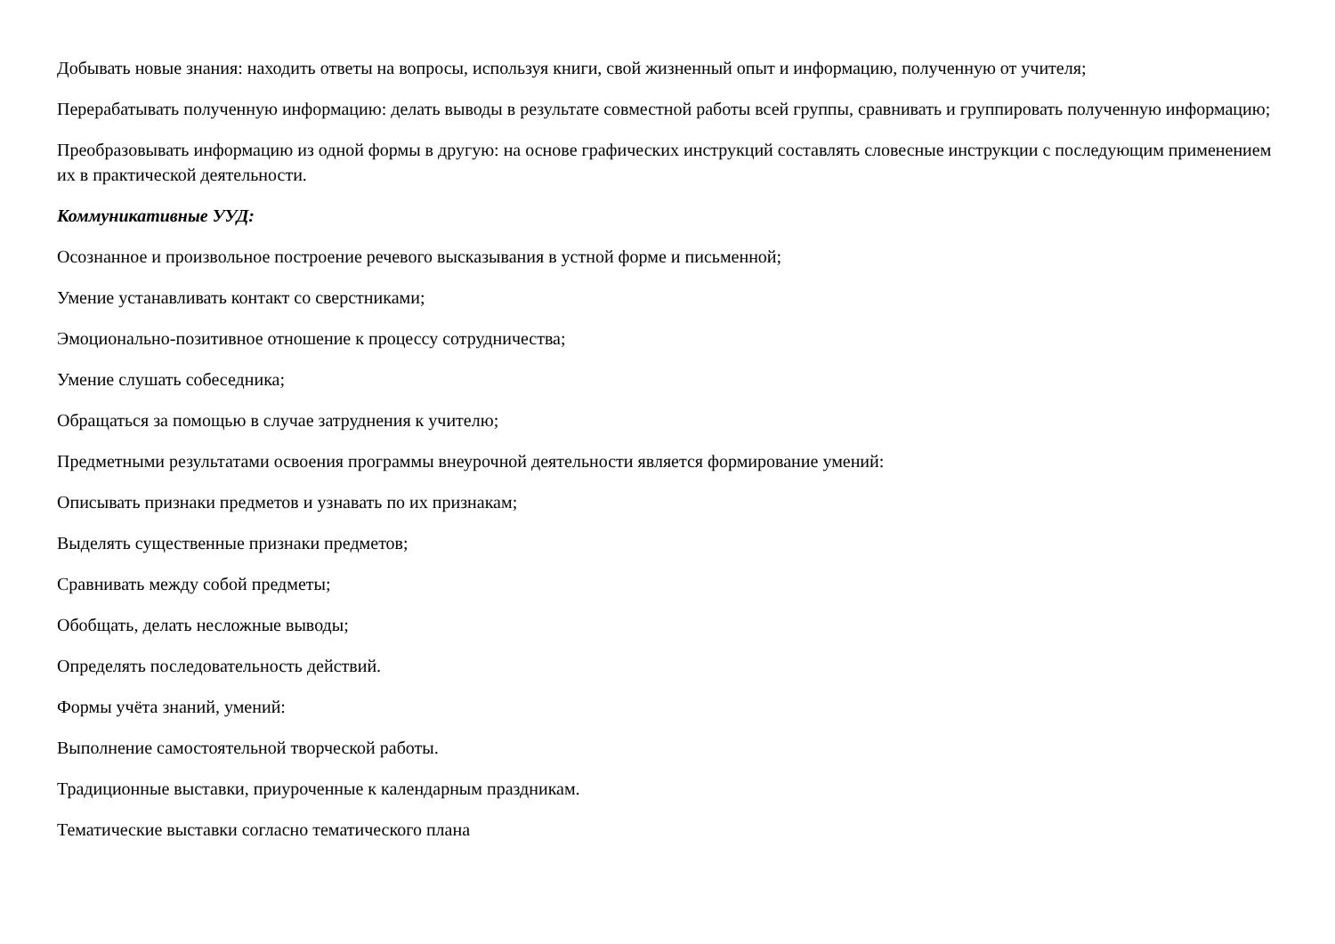Добывать новые знания: находить ответы на вопросы, используя книги, свой жизненный опыт и информацию, полученную от учителя;
Перерабатывать полученную информацию: делать выводы в результате совместной работы всей группы, сравнивать и группировать полученную информацию;
Преобразовывать информацию из одной формы в другую: на основе графических инструкций составлять словесные инструкции с последующим применением их в практической деятельности.
Коммуникативные УУД:
Осознанное и произвольное построение речевого высказывания в устной форме и письменной;
Умение устанавливать контакт со сверстниками;
Эмоционально-позитивное отношение к процессу сотрудничества;
Умение слушать собеседника;
Обращаться за помощью в случае затруднения к учителю;
Предметными результатами освоения программы внеурочной деятельности является формирование умений:
Описывать признаки предметов и узнавать по их признакам;
Выделять существенные признаки предметов;
Сравнивать между собой предметы;
Обобщать, делать несложные выводы;
Определять последовательность действий.
Формы учёта знаний, умений:
Выполнение самостоятельной творческой работы.
Традиционные выставки, приуроченные к календарным праздникам.
Тематические выставки согласно тематического плана